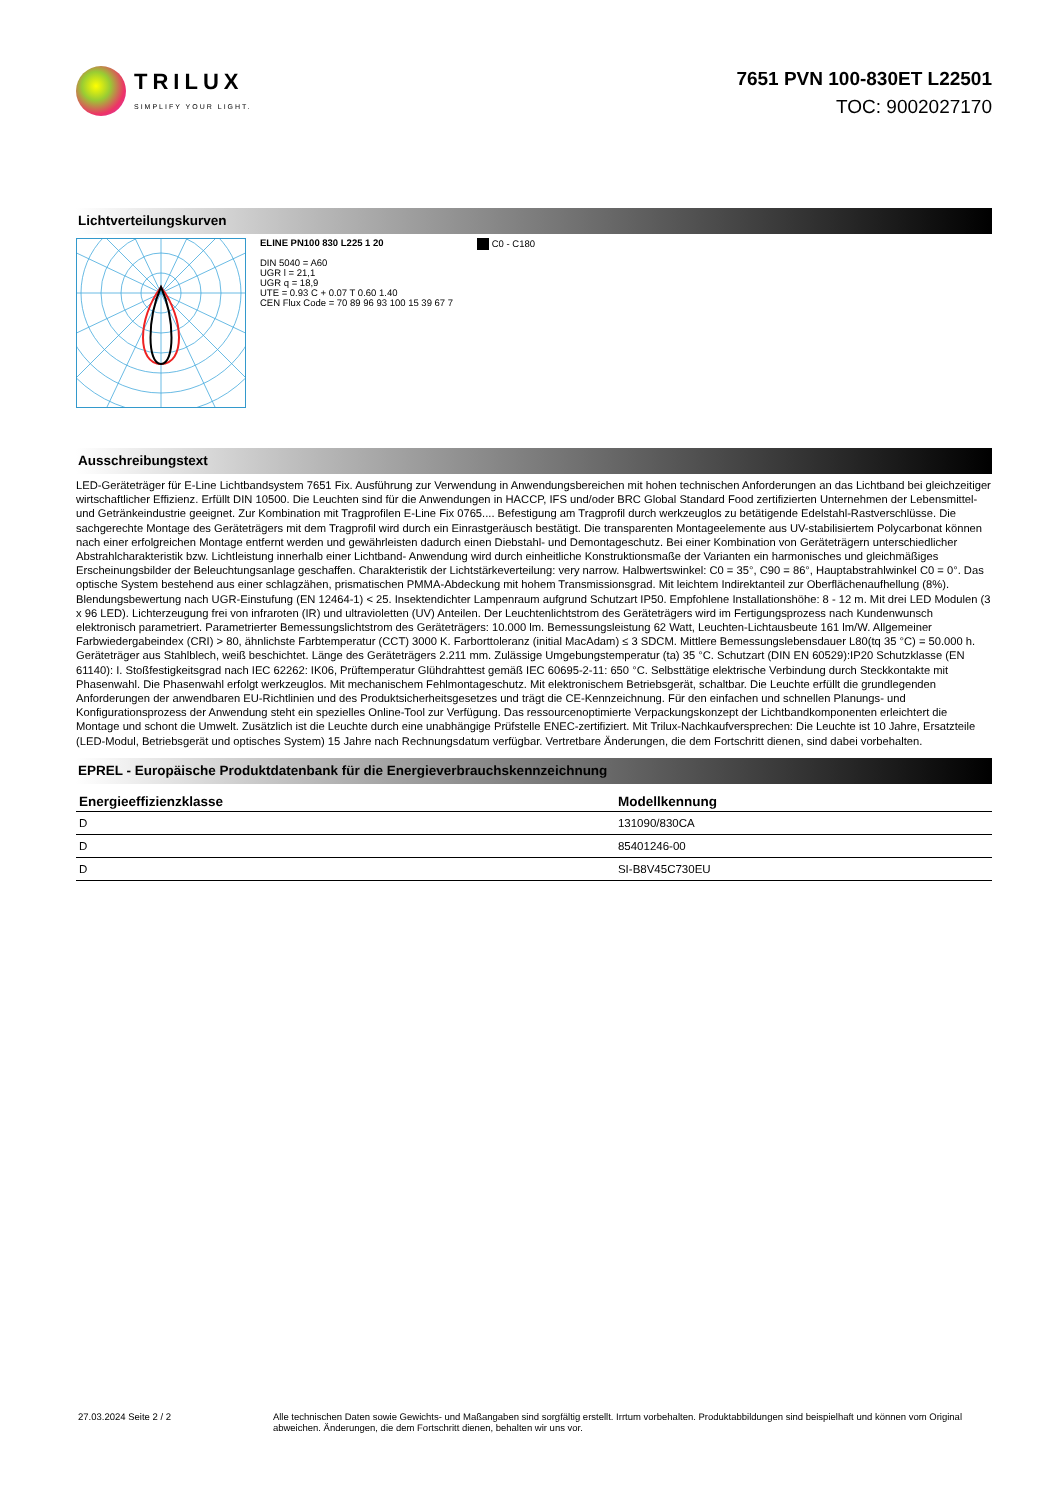TRILUX
SIMPLIFY YOUR LIGHT.
7651 PVN 100-830ET L22501
TOC: 9002027170
Lichtverteilungskurven
ELINE PN100 830 L225 1 20
DIN 5040 = A60
UGR l = 21,1
UGR q = 18,9
UTE = 0.93 C + 0.07 T 0.60 1.40
CEN Flux Code = 70 89 96 93 100 15 39 67 7
C0 - C180
Ausschreibungstext
LED-Geräteträger für E-Line Lichtbandsystem 7651 Fix. Ausführung zur Verwendung in Anwendungsbereichen mit hohen technischen Anforderungen an das Lichtband bei gleichzeitiger wirtschaftlicher Effizienz. Erfüllt DIN 10500. Die Leuchten sind für die Anwendungen in HACCP, IFS und/oder BRC Global Standard Food zertifizierten Unternehmen der Lebensmittel- und Getränkeindustrie geeignet. Zur Kombination mit Tragprofilen E-Line Fix 0765.... Befestigung am Tragprofil durch werkzeuglos zu betätigende Edelstahl-Rastverschlüsse. Die sachgerechte Montage des Geräteträgers mit dem Tragprofil wird durch ein Einrastgeräusch bestätigt. Die transparenten Montageelemente aus UV-stabilisiertem Polycarbonat können nach einer erfolgreichen Montage entfernt werden und gewährleisten dadurch einen Diebstahl- und Demontageschutz. Bei einer Kombination von Geräteträgern unterschiedlicher Abstrahlcharakteristik bzw. Lichtleistung innerhalb einer Lichtband- Anwendung wird durch einheitliche Konstruktionsmaße der Varianten ein harmonisches und gleichmäßiges Erscheinungsbilder der Beleuchtungsanlage geschaffen. Charakteristik der Lichtstärkeverteilung: very narrow. Halbwertswinkel: C0 = 35°, C90 = 86°, Hauptabstrahlwinkel C0 = 0°. Das optische System bestehend aus einer schlagzähen, prismatischen PMMA-Abdeckung mit hohem Transmissionsgrad. Mit leichtem Indirektanteil zur Oberflächenaufhellung (8%). Blendungsbewertung nach UGR-Einstufung (EN 12464-1) < 25. Insektendichter Lampenraum aufgrund Schutzart IP50. Empfohlene Installationshöhe: 8 - 12 m. Mit drei LED Modulen (3 x 96 LED). Lichterzeugung frei von infraroten (IR) und ultravioletten (UV) Anteilen. Der Leuchtenlichtstrom des Geräteträgers wird im Fertigungsprozess nach Kundenwunsch elektronisch parametriert. Parametrierter Bemessungslichtstrom des Geräteträgers: 10.000 lm. Bemessungsleistung 62 Watt, Leuchten-Lichtausbeute 161 lm/W. Allgemeiner Farbwiedergabeindex (CRI) > 80, ähnlichste Farbtemperatur (CCT) 3000 K. Farborttoleranz (initial MacAdam) ≤ 3 SDCM. Mittlere Bemessungslebensdauer L80(tq 35 °C) = 50.000 h. Geräteträger aus Stahlblech, weiß beschichtet. Länge des Geräteträgers 2.211 mm. Zulässige Umgebungstemperatur (ta) 35 °C. Schutzart (DIN EN 60529):IP20 Schutzklasse (EN 61140): I. Stoßfestigkeitsgrad nach IEC 62262: IK06, Prüftemperatur Glühdrahttest gemäß IEC 60695-2-11: 650 °C. Selbsttätige elektrische Verbindung durch Steckkontakte mit Phasenwahl. Die Phasenwahl erfolgt werkzeuglos. Mit mechanischem Fehlmontageschutz. Mit elektronischem Betriebsgerät, schaltbar. Die Leuchte erfüllt die grundlegenden Anforderungen der anwendbaren EU-Richtlinien und des Produktsicherheitsgesetzes und trägt die CE-Kennzeichnung. Für den einfachen und schnellen Planungs- und Konfigurationsprozess der Anwendung steht ein spezielles Online-Tool zur Verfügung. Das ressourcenoptimierte Verpackungskonzept der Lichtbandkomponenten erleichtert die Montage und schont die Umwelt. Zusätzlich ist die Leuchte durch eine unabhängige Prüfstelle ENEC-zertifiziert. Mit Trilux-Nachkaufversprechen: Die Leuchte ist 10 Jahre, Ersatzteile (LED-Modul, Betriebsgerät und optisches System) 15 Jahre nach Rechnungsdatum verfügbar. Vertretbare Änderungen, die dem Fortschritt dienen, sind dabei vorbehalten.
EPREL - Europäische Produktdatenbank für die Energieverbrauchskennzeichnung
| Energieeffizienzklasse | Modellkennung |
| --- | --- |
| D | 131090/830CA |
| D | 85401246-00 |
| D | SI-B8V45C730EU |
27.03.2024 Seite 2 / 2 Alle technischen Daten sowie Gewichts- und Maßangaben sind sorgfältig erstellt. Irrtum vorbehalten. Produktabbildungen sind beispielhaft und können vom Original abweichen. Änderungen, die dem Fortschritt dienen, behalten wir uns vor.